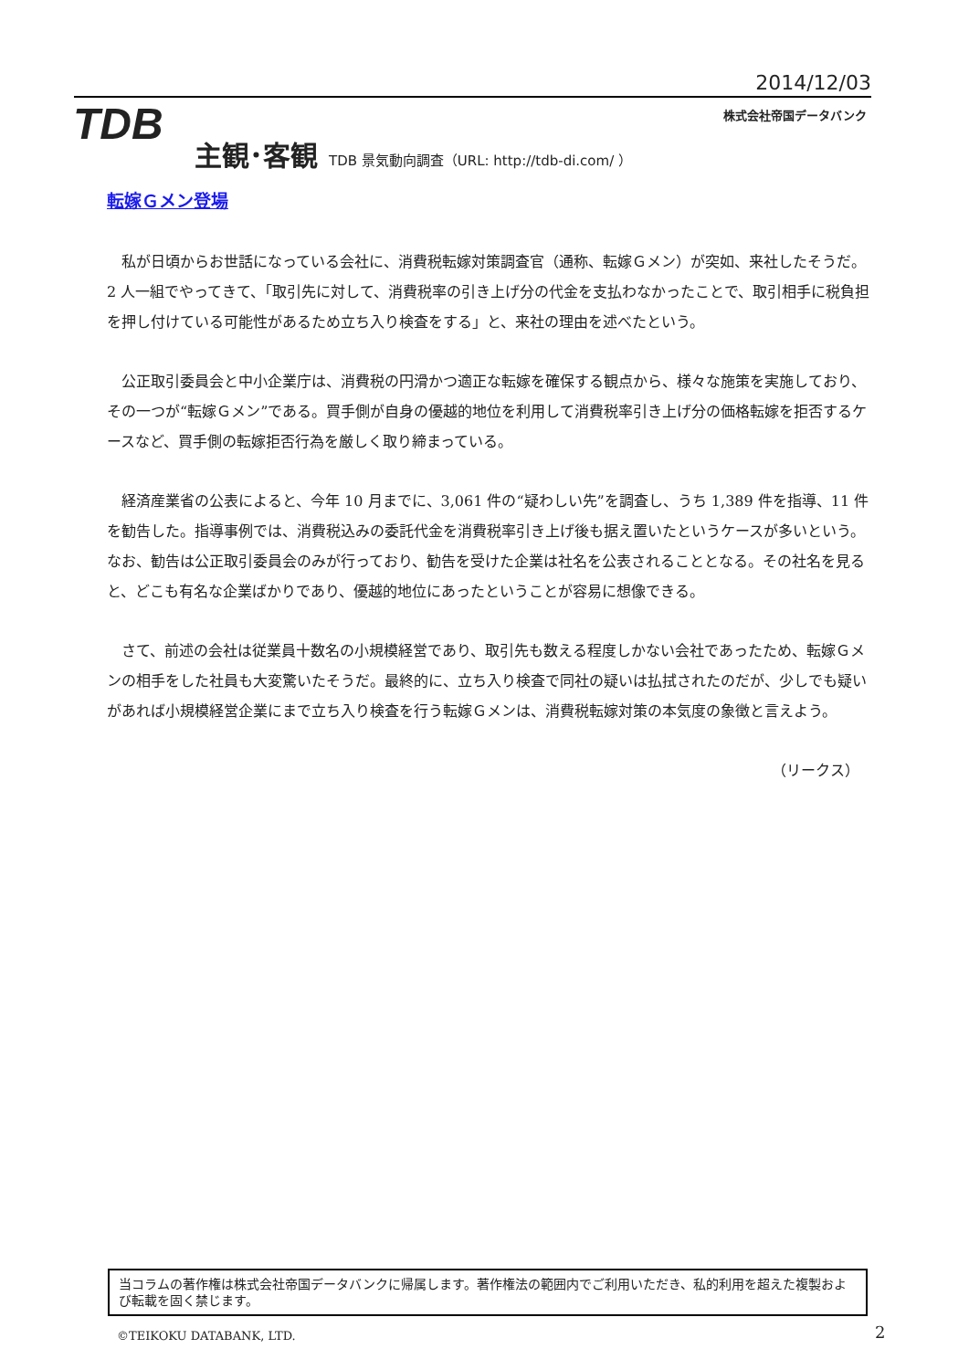2014/12/03
TDB 株式会社帝国データバンク
主観･客観 TDB 景気動向調査（URL: http://tdb-di.com/ ）
転嫁Ｇメン登場
私が日頃からお世話になっている会社に、消費税転嫁対策調査官（通称、転嫁Ｇメン）が突如、来社したそうだ。2 人一組でやってきて、「取引先に対して、消費税率の引き上げ分の代金を支払わなかったことで、取引相手に税負担を押し付けている可能性があるため立ち入り検査をする」と、来社の理由を述べたという。
公正取引委員会と中小企業庁は、消費税の円滑かつ適正な転嫁を確保する観点から、様々な施策を実施しており、その一つが“転嫁Ｇメン”である。買手側が自身の優越的地位を利用して消費税率引き上げ分の価格転嫁を拒否するケースなど、買手側の転嫁拒否行為を厳しく取り締まっている。
経済産業省の公表によると、今年 10 月までに、3,061 件の“疑わしい先”を調査し、うち 1,389 件を指導、11 件を勧告した。指導事例では、消費税込みの委託代金を消費税率引き上げ後も据え置いたというケースが多いという。なお、勧告は公正取引委員会のみが行っており、勧告を受けた企業は社名を公表されることとなる。その社名を見ると、どこも有名な企業ばかりであり、優越的地位にあったということが容易に想像できる。
さて、前述の会社は従業員十数名の小規模経営であり、取引先も数える程度しかない会社であったため、転嫁Ｇメンの相手をした社員も大変驚いたそうだ。最終的に、立ち入り検査で同社の疑いは払拭されたのだが、少しでも疑いがあれば小規模経営企業にまで立ち入り検査を行う転嫁Ｇメンは、消費税転嫁対策の本気度の象徴と言えよう。
（リークス）
当コラムの著作権は株式会社帝国データバンクに帰属します。著作権法の範囲内でご利用いただき、私的利用を超えた複製および転載を固く禁じます。
©TEIKOKU DATABANK, LTD. 2